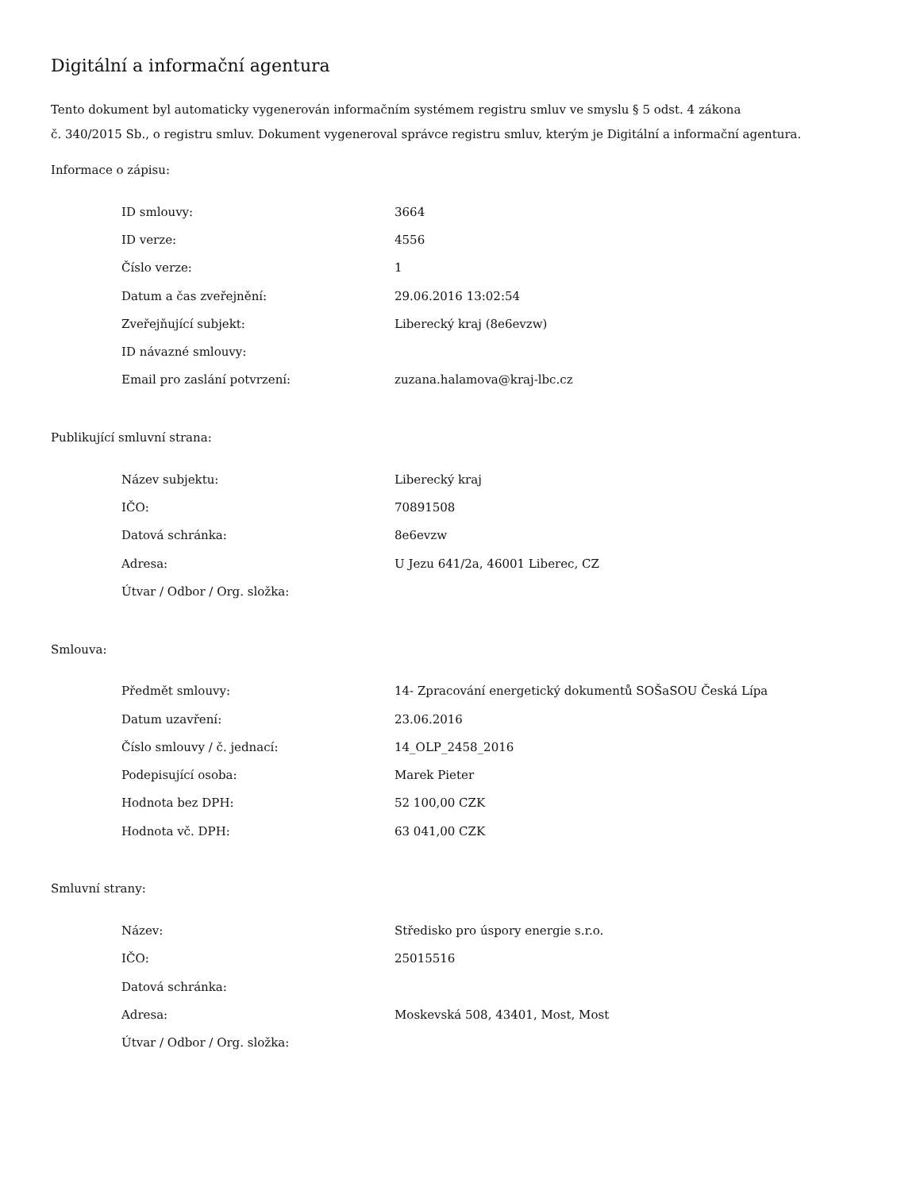Digitální a informační agentura
Tento dokument byl automaticky vygenerován informačním systémem registru smluv ve smyslu § 5 odst. 4 zákona
č. 340/2015 Sb., o registru smluv. Dokument vygeneroval správce registru smluv, kterým je Digitální a informační agentura.
Informace o zápisu:
| ID smlouvy: | 3664 |
| ID verze: | 4556 |
| Číslo verze: | 1 |
| Datum a čas zveřejnění: | 29.06.2016 13:02:54 |
| Zveřejňující subjekt: | Liberecký kraj (8e6evzw) |
| ID návazné smlouvy: | |
| Email pro zaslání potvrzení: | zuzana.halamova@kraj-lbc.cz |
Publikující smluvní strana:
| Název subjektu: | Liberecký kraj |
| IČO: | 70891508 |
| Datová schránka: | 8e6evzw |
| Adresa: | U Jezu 641/2a, 46001 Liberec, CZ |
| Útvar / Odbor / Org. složka: | |
Smlouva:
| Předmět smlouvy: | 14- Zpracování energetický dokumentů SOŠaSOU Česká Lípa |
| Datum uzavření: | 23.06.2016 |
| Číslo smlouvy / č. jednací: | 14_OLP_2458_2016 |
| Podepisující osoba: | Marek Pieter |
| Hodnota bez DPH: | 52 100,00 CZK |
| Hodnota vč. DPH: | 63 041,00 CZK |
Smluvní strany:
| Název: | Středisko pro úspory energie s.r.o. |
| IČO: | 25015516 |
| Datová schránka: | |
| Adresa: | Moskevská 508, 43401, Most, Most |
| Útvar / Odbor / Org. složka: | |